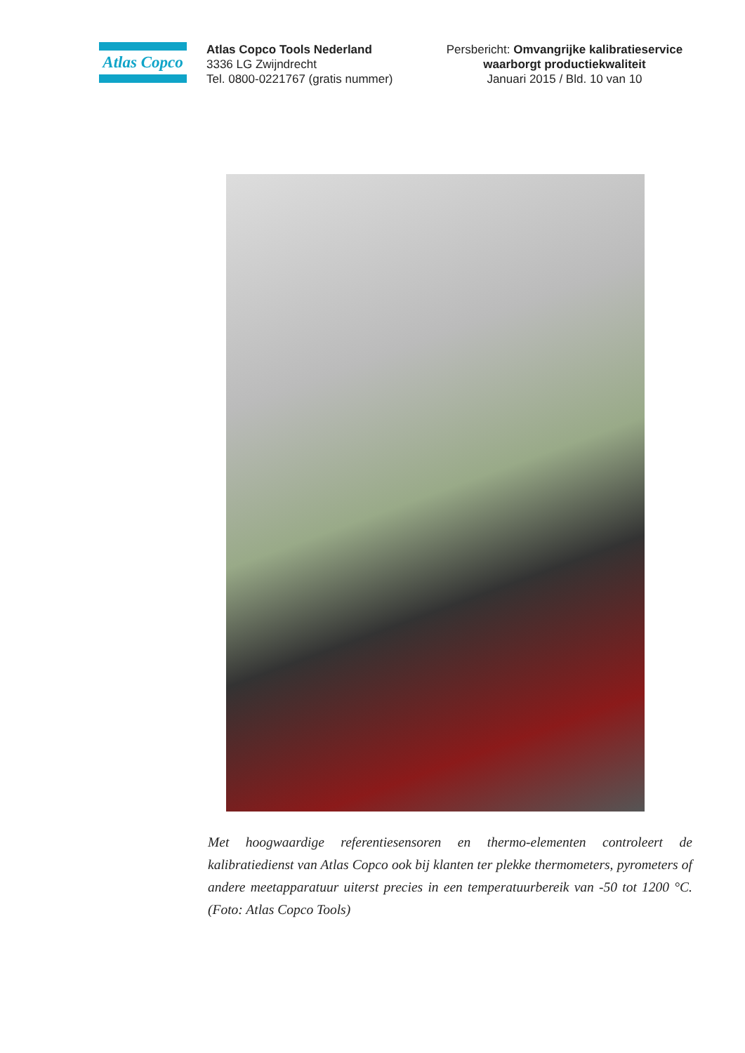Atlas Copco
Atlas Copco Tools Nederland
3336 LG Zwijndrecht
Tel. 0800-0221767 (gratis nummer)
Persbericht: Omvangrijke kalibratieservice waarborgt productiekwaliteit
Januari 2015 / Bld. 10 van 10
Met hoogwaardige referentiesensoren en thermo-elementen controleert de kalibratiedienst van Atlas Copco ook bij klanten ter plekke thermometers, pyrometers of andere meetapparatuur uiterst precies in een temperatuurbereik van -50 tot 1200 °C. (Foto: Atlas Copco Tools)